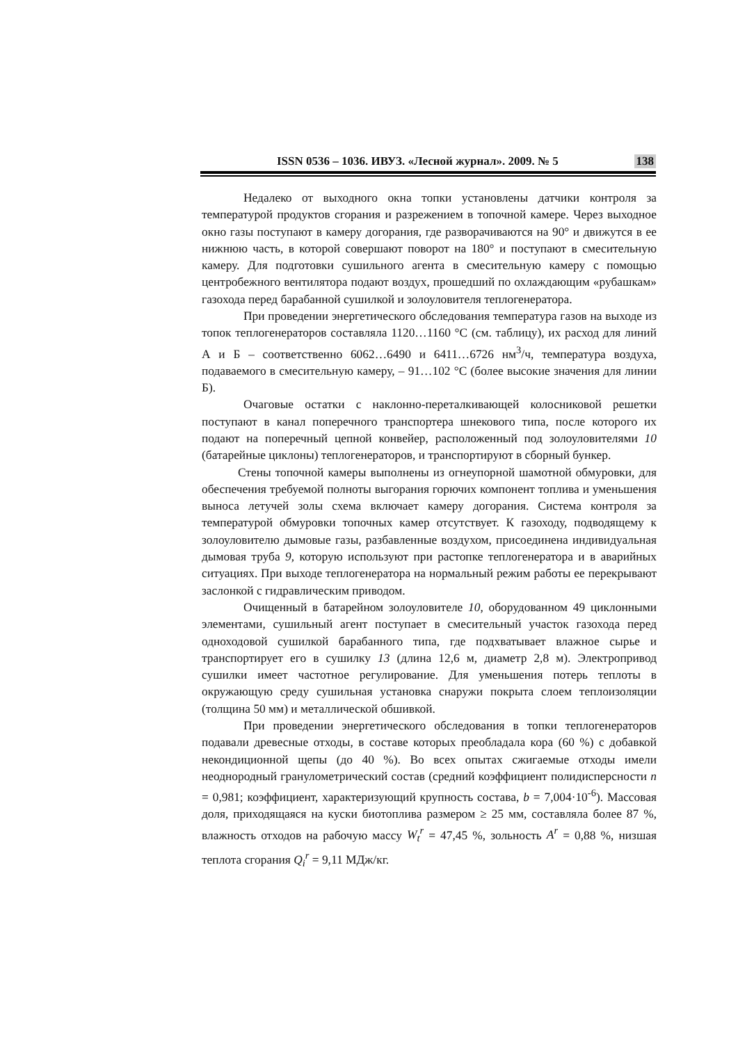ISSN 0536 – 1036. ИВУЗ. «Лесной журнал». 2009. № 5 138
Недалеко от выходного окна топки установлены датчики контроля за температурой продуктов сгорания и разрежением в топочной камере. Через выходное окно газы поступают в камеру догорания, где разворачиваются на 90° и движутся в ее нижнюю часть, в которой совершают поворот на 180° и поступают в смесительную камеру. Для подготовки сушильного агента в смесительную камеру с помощью центробежного вентилятора подают воздух, прошедший по охлаждающим «рубашкам» газохода перед барабанной сушилкой и золоуловителя теплогенератора.
При проведении энергетического обследования температура газов на выходе из топок теплогенераторов составляла 1120…1160 °С (см. таблицу), их расход для линий А и Б – соответственно 6062…6490 и 6411…6726 нм<sup>3</sup>/ч, температура воздуха, подаваемого в смесительную камеру, – 91…102 °С (более высокие значения для линии Б).
Очаговые остатки с наклонно-переталкивающей колосниковой решетки поступают в канал поперечного транспортера шнекового типа, после которого их подают на поперечный цепной конвейер, расположенный под золоуловителями 10 (батарейные циклоны) теплогенераторов, и транспортируют в сборный бункер.
Стены топочной камеры выполнены из огнеупорной шамотной обмуровки, для обеспечения требуемой полноты выгорания горючих компонент топлива и уменьшения выноса летучей золы схема включает камеру догорания. Система контроля за температурой обмуровки топочных камер отсутствует. К газоходу, подводящему к золоуловителю дымовые газы, разбавленные воздухом, присоединена индивидуальная дымовая труба 9, которую используют при растопке теплогенератора и в аварийных ситуациях. При выходе теплогенератора на нормальный режим работы ее перекрывают заслонкой с гидравлическим приводом.
Очищенный в батарейном золоуловителе 10, оборудованном 49 циклонными элементами, сушильный агент поступает в смесительный участок газохода перед одноходовой сушилкой барабанного типа, где подхватывает влажное сырье и транспортирует его в сушилку 13 (длина 12,6 м, диаметр 2,8 м). Электропривод сушилки имеет частотное регулирование. Для уменьшения потерь теплоты в окружающую среду сушильная установка снаружи покрыта слоем теплоизоляции (толщина 50 мм) и металлической обшивкой.
При проведении энергетического обследования в топки теплогенераторов подавали древесные отходы, в составе которых преобладала кора (60 %) с добавкой некондиционной щепы (до 40 %). Во всех опытах сжигаемые отходы имели неоднородный гранулометрический состав (средний коэффициент полидисперсности n = 0,981; коэффициент, характеризующий крупность состава, b = 7,004·10<sup>-6</sup>). Массовая доля, приходящаяся на куски биотоплива размером ≥ 25 мм, составляла более 87 %, влажность отходов на рабочую массу W<sub>t</sub><sup>r</sup> = 47,45 %, зольность A<sup>r</sup> = 0,88 %, низшая теплота сгорания Q<sub>i</sub><sup>r</sup> = 9,11 МДж/кг.